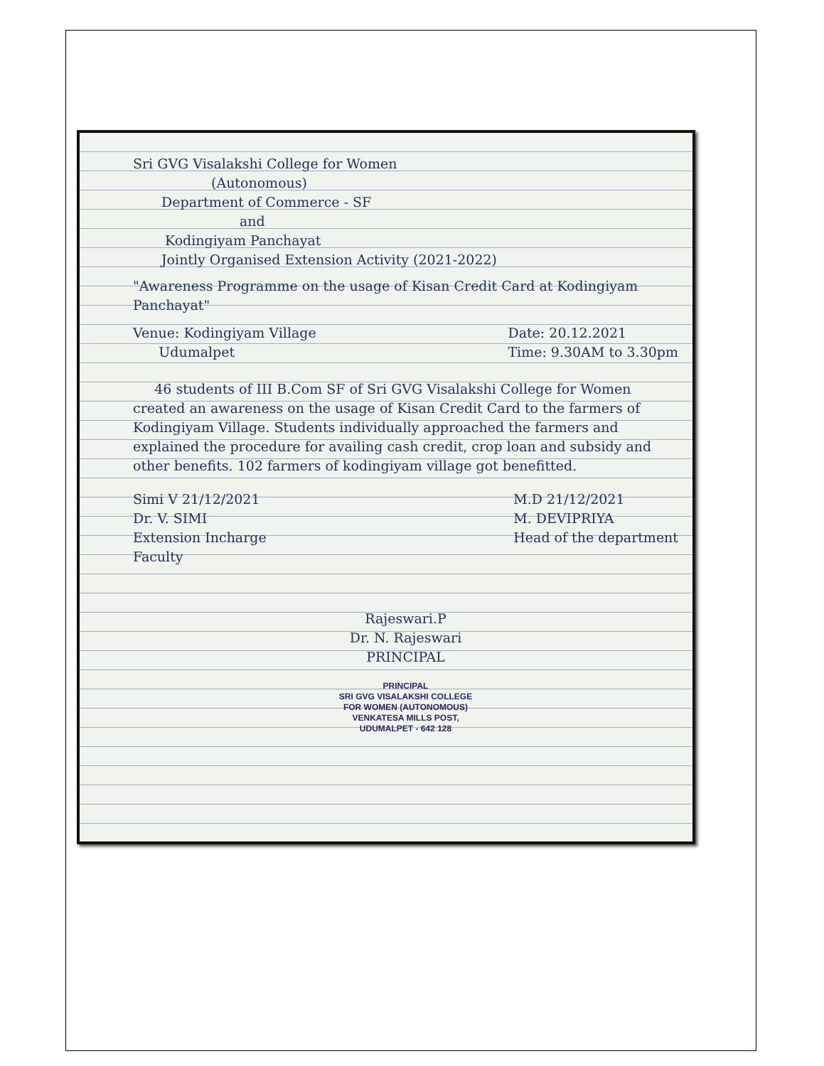Sri GVG Visalakshi College for Women
(Autonomous)
Department of Commerce - SF
and
Kodingiyam Panchayat
Jointly Organised Extension Activity (2021-2022)
"Awareness Programme on the usage of Kisan Credit Card at Kodingiyam Panchayat"
Venue: Kodingiyam Village
Udumalpet
Date: 20.12.2021
Time: 9.30AM to 3.30pm
46 students of III B.Com SF of Sri GVG Visalakshi College for Women created an awareness on the usage of Kisan Credit Card to the farmers of Kodingiyam Village. Students individually approached the farmers and explained the procedure for availing cash credit, crop loan and subsidy and other benefits. 102 farmers of kodingiyam village got benefitted.
Simi V 21/12/2021
Dr. V. SIMI
Extension Incharge
Faculty
M.D 21/12/2021
M. DEVIPRIYA
Head of the department
Rajeswari.P
Dr. N. Rajeswari
PRINCIPAL
PRINCIPAL
SRI GVG VISALAKSHI COLLEGE
FOR WOMEN (AUTONOMOUS)
VENKATESA MILLS POST,
UDUMALPET - 642 128